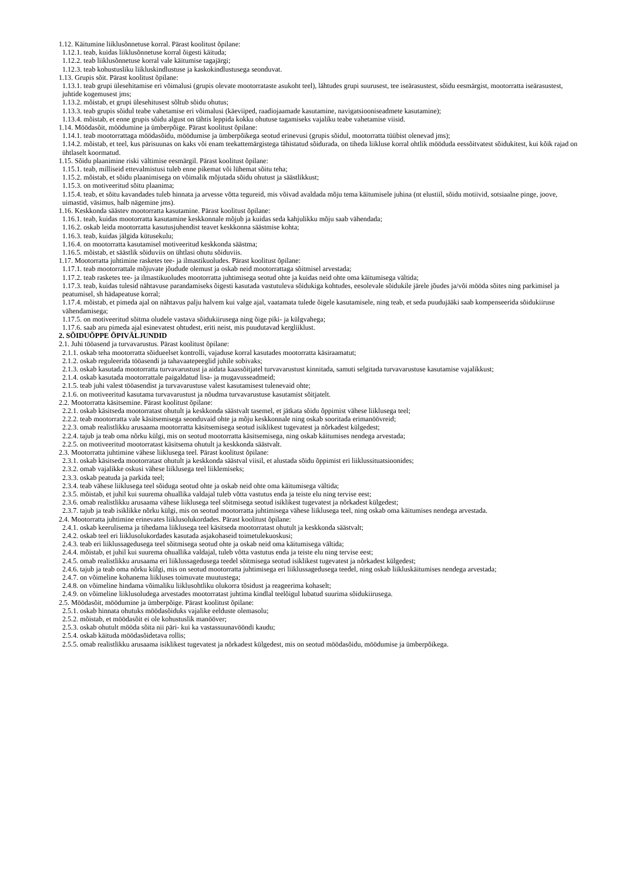1.12. Käitumine liiklusõnnetuse korral. Pärast koolitust õpilane:
1.12.1. teab, kuidas liiklusõnnetuse korral õigesti käituda;
1.12.2. teab liiklusõnnetuse korral vale käitumise tagajärgi;
1.12.3. teab kohustusliku liikluskindlustuse ja kaskokindlustusega seonduvat.
1.13. Grupis sõit. Pärast koolitust õpilane:
1.13.1. teab grupi ülesehitamise eri võimalusi (grupis olevate mootorrataste asukoht teel), lähtudes grupi suurusest, tee iseärasustest, sõidu eesmärgist, mootorratta iseärasustest, juhtide kogemusest jms;
1.13.2. mõistab, et grupi ülesehitusest sõltub sõidu ohutus;
1.13.3. teab grupis sõidul teabe vahetamise eri võimalusi (käeviiped, raadiojaamade kasutamine, navigatsiooniseadmete kasutamine);
1.13.4. mõistab, et enne grupis sõidu algust on tähtis leppida kokku ohutuse tagamiseks vajaliku teabe vahetamise viisid.
1.14. Möödasõit, möödumine ja ümberpõige. Pärast koolitust õpilane:
1.14.1. teab mootorrattaga möödasõidu, möödumise ja ümberpõikega seotud erinevusi (grupis sõidul, mootorratta tüübist olenevad jms);
1.14.2. mõistab, et teel, kus pärisuunas on kaks või enam teekattemärgistega tähistatud sõidurada, on tiheda liikluse korral ohtlik mööduda eessõitvatest sõidukitest, kui kõik rajad on ühtlaselt koormatud.
1.15. Sõidu plaanimine riski vältimise eesmärgil. Pärast koolitust õpilane:
1.15.1. teab, milliseid ettevalmistusi tuleb enne pikemat või lühemat sõitu teha;
1.15.2. mõistab, et sõidu plaanimisega on võimalik mõjutada sõidu ohutust ja säästlikkust;
1.15.3. on motiveeritud sõitu plaanima;
1.15.4. teab, et sõitu kavandades tuleb hinnata ja arvesse võtta tegureid, mis võivad avaldada mõju tema käitumisele juhina (nt elustiil, sõidu motiivid, sotsiaalne pinge, joove, uimastid, väsimus, halb nägemine jms).
1.16. Keskkonda säästev mootorratta kasutamine. Pärast koolitust õpilane:
1.16.1. teab, kuidas mootorratta kasutamine keskkonnale mõjub ja kuidas seda kahjulikku mõju saab vähendada;
1.16.2. oskab leida mootorratta kasutusjuhendist teavet keskkonna säästmise kohta;
1.16.3. teab, kuidas jälgida kütusekulu;
1.16.4. on mootorratta kasutamisel motiveeritud keskkonda säästma;
1.16.5. mõistab, et säästlik sõiduviis on ühtlasi ohutu sõiduviis.
1.17. Mootorratta juhtimine rasketes tee- ja ilmastikuoludes. Pärast koolitust õpilane:
1.17.1. teab mootorrattale mõjuvate jõudude olemust ja oskab neid mootorrattaga sõitmisel arvestada;
1.17.2. teab rasketes tee- ja ilmastikuoludes mootorratta juhtimisega seotud ohte ja kuidas neid ohte oma käitumisega vältida;
1.17.3. teab, kuidas tulesid nähtavuse parandamiseks õigesti kasutada vastutuleva sõidukiga kohtudes, eesolevale sõidukile järele jõudes ja/või mööda sõites ning parkimisel ja peatumisel, sh hädapeatuse korral;
1.17.4. mõistab, et pimeda ajal on nähtavus palju halvem kui valge ajal, vaatamata tulede õigele kasutamisele, ning teab, et seda puudujääki saab kompenseerida sõidukiiruse vähendamisega;
1.17.5. on motiveeritud sõitma oludele vastava sõidukiirusega ning õige piki- ja külgvahega;
1.17.6. saab aru pimeda ajal esinevatest ohtudest, eriti neist, mis puudutavad kergliiklust.
2. SÕIDUÕPPE ÕPIVÄLJUNDID
2.1. Juhi tööasend ja turvavarustus. Pärast koolitust õpilane:
2.1.1. oskab teha mootorratta sõidueelset kontrolli, vajaduse korral kasutades mootorratta käsiraamatut;
2.1.2. oskab reguleerida tööasendi ja tahavaatepeeglid juhile sobivaks;
2.1.3. oskab kasutada mootorratta turvavarustust ja aidata kaassõitjatel turvavarustust kinnitada, samuti selgitada turvavarustuse kasutamise vajalikkust;
2.1.4. oskab kasutada mootorrattale paigaldatud lisa- ja mugavusseadmeid;
2.1.5. teab juhi valest tööasendist ja turvavarustuse valest kasutamisest tulenevaid ohte;
2.1.6. on motiveeritud kasutama turvavarustust ja nõudma turvavarustuse kasutamist sõitjatelt.
2.2. Mootorratta käsitsemine. Pärast koolitust õpilane:
2.2.1. oskab käsitseda mootorratast ohutult ja keskkonda säästvalt tasemel, et jätkata sõidu õppimist vähese liiklusega teel;
2.2.2. teab mootorratta vale käsitsemisega seonduvaid ohte ja mõju keskkonnale ning oskab sooritada erimanöövreid;
2.2.3. omab realistlikku arusaama mootorratta käsitsemisega seotud isiklikest tugevatest ja nõrkadest külgedest;
2.2.4. tajub ja teab oma nõrku külgi, mis on seotud mootorratta käsitsemisega, ning oskab käitumises nendega arvestada;
2.2.5. on motiveeritud mootorratast käsitsema ohutult ja keskkonda säästvalt.
2.3. Mootorratta juhtimine vähese liiklusega teel. Pärast koolitust õpilane:
2.3.1. oskab käsitseda mootorratast ohutult ja keskkonda säästval viisil, et alustada sõidu õppimist eri liiklussituatsioonides;
2.3.2. omab vajalikke oskusi vähese liiklusega teel liiklemiseks;
2.3.3. oskab peatuda ja parkida teel;
2.3.4. teab vähese liiklusega teel sõiduga seotud ohte ja oskab neid ohte oma käitumisega vältida;
2.3.5. mõistab, et juhil kui suurema ohuallika valdajal tuleb võtta vastutus enda ja teiste elu ning tervise eest;
2.3.6. omab realistlikku arusaama vähese liiklusega teel sõitmisega seotud isiklikest tugevatest ja nõrkadest külgedest;
2.3.7. tajub ja teab isiklikke nõrku külgi, mis on seotud mootorratta juhtimisega vähese liiklusega teel, ning oskab oma käitumises nendega arvestada.
2.4. Mootorratta juhtimine erinevates liiklusolukordades. Pärast koolitust õpilane:
2.4.1. oskab keerulisema ja tihedama liiklusega teel käsitseda mootorratast ohutult ja keskkonda säästvalt;
2.4.2. oskab teel eri liiklusolukordades kasutada asjakohaseid toimetulekuoskusi;
2.4.3. teab eri liiklussagedusega teel sõitmisega seotud ohte ja oskab neid oma käitumisega vältida;
2.4.4. mõistab, et juhil kui suurema ohuallika valdajal, tuleb võtta vastutus enda ja teiste elu ning tervise eest;
2.4.5. omab realistlikku arusaama eri liiklussagedusega teedel sõitmisega seotud isiklikest tugevatest ja nõrkadest külgedest;
2.4.6. tajub ja teab oma nõrku külgi, mis on seotud mootorratta juhtimisega eri liiklussagedusega teedel, ning oskab liikluskäitumises nendega arvestada;
2.4.7. on võimeline kohanema liikluses toimuvate muutustega;
2.4.8. on võimeline hindama võimaliku liiklusohtliku olukorra tõsidust ja reageerima kohaselt;
2.4.9. on võimeline liiklusoludega arvestades mootorratast juhtima kindlal teelõigul lubatud suurima sõidukiirusega.
2.5. Möödasõit, möödumine ja ümberpõige. Pärast koolitust õpilane:
2.5.1. oskab hinnata ohutuks möödasõiduks vajalike eelduste olemasolu;
2.5.2. mõistab, et möödasõit ei ole kohustuslik manööver;
2.5.3. oskab ohutult mööda sõita nii päri- kui ka vastassuunavööndi kaudu;
2.5.4. oskab käituda möödasõidetava rollis;
2.5.5. omab realistlikku arusaama isiklikest tugevatest ja nõrkadest külgedest, mis on seotud möödasõidu, möödumise ja ümberpõikega.